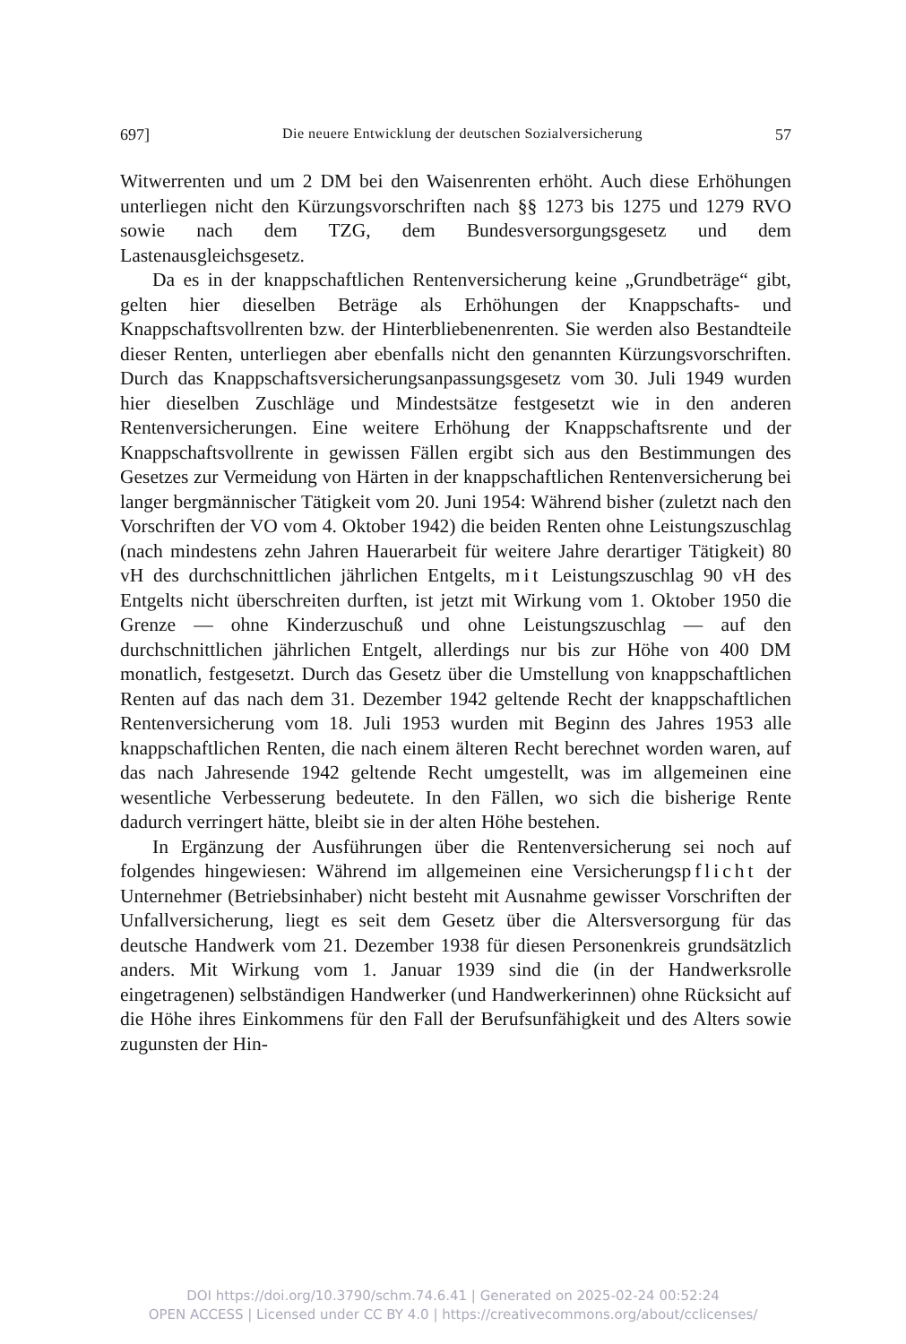697] Die neuere Entwicklung der deutschen Sozialversicherung 57
Witwerrenten und um 2 DM bei den Waisenrenten erhöht. Auch diese Erhöhungen unterliegen nicht den Kürzungsvorschriften nach §§ 1273 bis 1275 und 1279 RVO sowie nach dem TZG, dem Bundesversorgungsgesetz und dem Lastenausgleichsgesetz.
Da es in der knappschaftlichen Rentenversicherung keine „Grundbeträge“ gibt, gelten hier dieselben Beträge als Erhöhungen der Knappschafts- und Knappschaftsvollrenten bzw. der Hinterbliebenenrenten. Sie werden also Bestandteile dieser Renten, unterliegen aber ebenfalls nicht den genannten Kürzungsvorschriften. Durch das Knappschaftsversicherungsanpassungsgesetz vom 30. Juli 1949 wurden hier dieselben Zuschläge und Mindestsätze festgesetzt wie in den anderen Rentenversicherungen. Eine weitere Erhöhung der Knappschaftsrente und der Knappschaftsvollrente in gewissen Fällen ergibt sich aus den Bestimmungen des Gesetzes zur Vermeidung von Härten in der knappschaftlichen Rentenversicherung bei langer bergmännischer Tätigkeit vom 20. Juni 1954: Während bisher (zuletzt nach den Vorschriften der VO vom 4. Oktober 1942) die beiden Renten ohne Leistungszuschlag (nach mindestens zehn Jahren Hauerarbeit für weitere Jahre derartiger Tätigkeit) 80 vH des durchschnittlichen jährlichen Entgelts, mit Leistungszuschlag 90 vH des Entgelts nicht überschreiten durften, ist jetzt mit Wirkung vom 1. Oktober 1950 die Grenze — ohne Kinderzuschuß und ohne Leistungszuschlag — auf den durchschnittlichen jährlichen Entgelt, allerdings nur bis zur Höhe von 400 DM monatlich, festgesetzt. Durch das Gesetz über die Umstellung von knappschaftlichen Renten auf das nach dem 31. Dezember 1942 geltende Recht der knappschaftlichen Rentenversicherung vom 18. Juli 1953 wurden mit Beginn des Jahres 1953 alle knappschaftlichen Renten, die nach einem älteren Recht berechnet worden waren, auf das nach Jahresende 1942 geltende Recht umgestellt, was im allgemeinen eine wesentliche Verbesserung bedeutete. In den Fällen, wo sich die bisherige Rente dadurch verringert hätte, bleibt sie in der alten Höhe bestehen.
In Ergänzung der Ausführungen über die Rentenversicherung sei noch auf folgendes hingewiesen: Während im allgemeinen eine Versicherungspflicht der Unternehmer (Betriebsinhaber) nicht besteht mit Ausnahme gewisser Vorschriften der Unfallversicherung, liegt es seit dem Gesetz über die Altersversorgung für das deutsche Handwerk vom 21. Dezember 1938 für diesen Personenkreis grundsätzlich anders. Mit Wirkung vom 1. Januar 1939 sind die (in der Handwerksrolle eingetragenen) selbständigen Handwerker (und Handwerkerinnen) ohne Rücksicht auf die Höhe ihres Einkommens für den Fall der Berufsunfähigkeit und des Alters sowie zugunsten der Hin-
DOI https://doi.org/10.3790/schm.74.6.41 | Generated on 2025-02-24 00:52:24
OPEN ACCESS | Licensed under CC BY 4.0 | https://creativecommons.org/about/cclicenses/